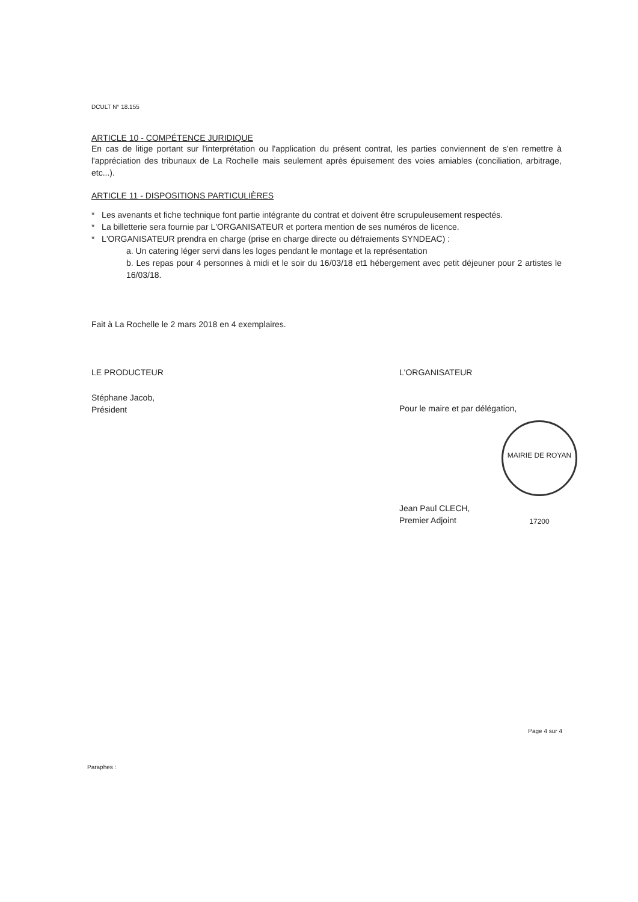DCULT N° 18.155
ARTICLE 10 - COMPÉTENCE JURIDIQUE
En cas de litige portant sur l'interprétation ou l'application du présent contrat, les parties conviennent de s'en remettre à l'appréciation des tribunaux de La Rochelle mais seulement après épuisement des voies amiables (conciliation, arbitrage, etc...).
ARTICLE 11 - DISPOSITIONS PARTICULIÈRES
* Les avenants et fiche technique font partie intégrante du contrat et doivent être scrupuleusement respectés.
* La billetterie sera fournie par L'ORGANISATEUR et portera mention de ses numéros de licence.
* L'ORGANISATEUR prendra en charge (prise en charge directe ou défraiements SYNDEAC) :
a. Un catering léger servi dans les loges pendant le montage et la représentation
b. Les repas pour 4 personnes à midi et le soir du 16/03/18 et1 hébergement avec petit déjeuner pour 2 artistes le 16/03/18.
Fait à La Rochelle le 2 mars 2018 en 4 exemplaires.
LE PRODUCTEUR
Stéphane Jacob,
Président
L'ORGANISATEUR
Pour le maire et par délégation,
MAIRIE DE ROYAN 17200
Jean Paul CLECH,
Premier Adjoint
Paraphes : Page 4 sur 4